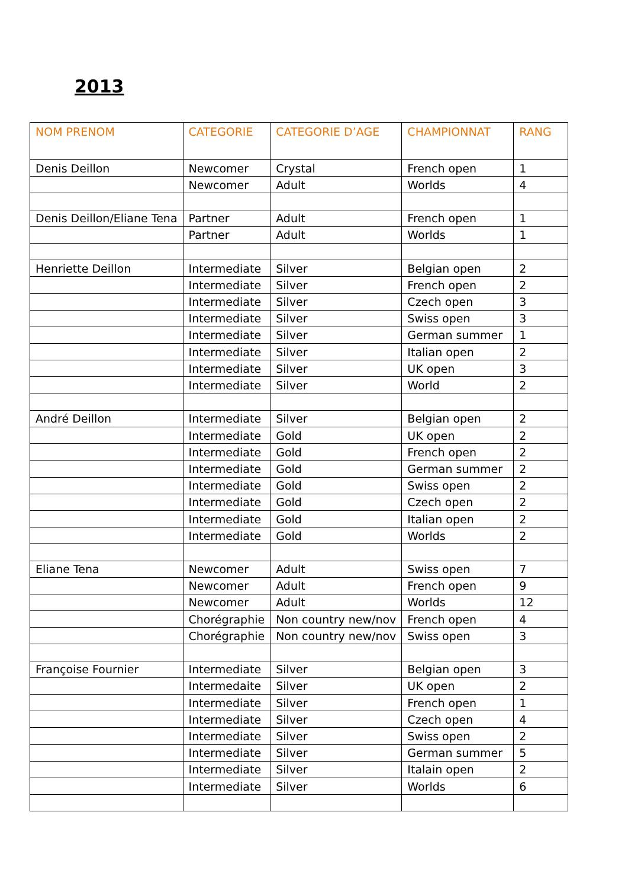2013
| NOM PRENOM | CATEGORIE | CATEGORIE D’AGE | CHAMPIONNAT | RANG |
| --- | --- | --- | --- | --- |
| Denis Deillon | Newcomer | Crystal | French open | 1 |
| | Newcomer | Adult | Worlds | 4 |
| Denis Deillon/Eliane Tena | Partner | Adult | French open | 1 |
| | Partner | Adult | Worlds | 1 |
| Henriette Deillon | Intermediate | Silver | Belgian open | 2 |
| | Intermediate | Silver | French open | 2 |
| | Intermediate | Silver | Czech open | 3 |
| | Intermediate | Silver | Swiss open | 3 |
| | Intermediate | Silver | German summer | 1 |
| | Intermediate | Silver | Italian open | 2 |
| | Intermediate | Silver | UK open | 3 |
| | Intermediate | Silver | World | 2 |
| André Deillon | Intermediate | Silver | Belgian open | 2 |
| | Intermediate | Gold | UK open | 2 |
| | Intermediate | Gold | French open | 2 |
| | Intermediate | Gold | German summer | 2 |
| | Intermediate | Gold | Swiss open | 2 |
| | Intermediate | Gold | Czech open | 2 |
| | Intermediate | Gold | Italian open | 2 |
| | Intermediate | Gold | Worlds | 2 |
| Eliane Tena | Newcomer | Adult | Swiss open | 7 |
| | Newcomer | Adult | French open | 9 |
| | Newcomer | Adult | Worlds | 12 |
| | Chorégraphie | Non country new/nov | French open | 4 |
| | Chorégraphie | Non country new/nov | Swiss open | 3 |
| Françoise Fournier | Intermediate | Silver | Belgian open | 3 |
| | Intermedaite | Silver | UK open | 2 |
| | Intermediate | Silver | French open | 1 |
| | Intermediate | Silver | Czech open | 4 |
| | Intermediate | Silver | Swiss open | 2 |
| | Intermediate | Silver | German summer | 5 |
| | Intermediate | Silver | Italain open | 2 |
| | Intermediate | Silver | Worlds | 6 |